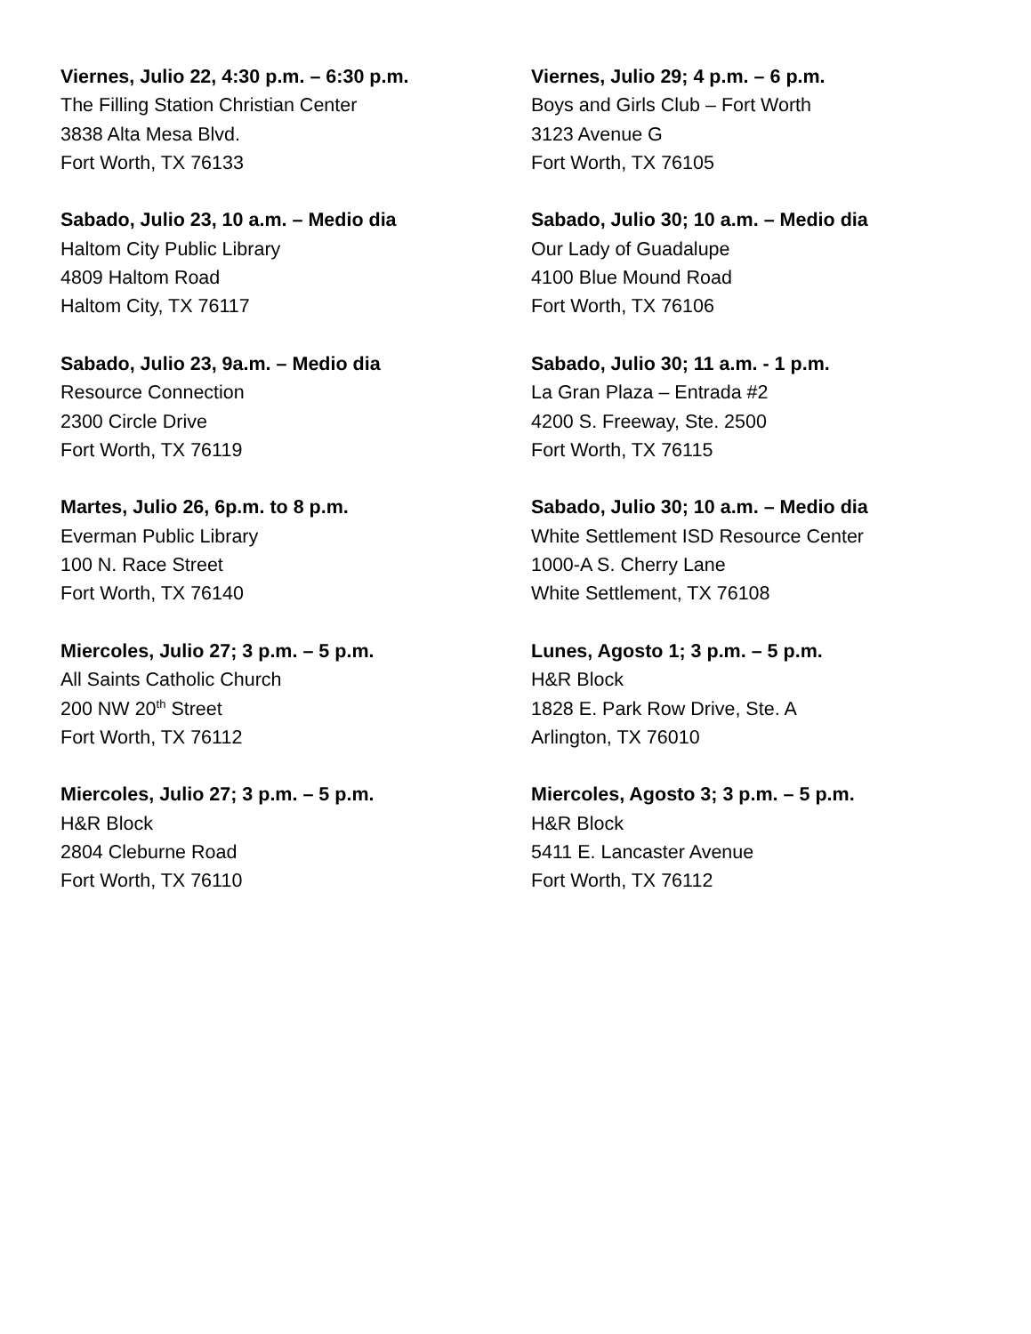Viernes, Julio 22, 4:30 p.m. – 6:30 p.m.
The Filling Station Christian Center
3838 Alta Mesa Blvd.
Fort Worth, TX 76133
Sabado, Julio 23, 10 a.m. – Medio dia
Haltom City Public Library
4809 Haltom Road
Haltom City, TX 76117
Sabado, Julio 23, 9a.m. – Medio dia
Resource Connection
2300 Circle Drive
Fort Worth, TX 76119
Martes, Julio 26, 6p.m. to 8 p.m.
Everman Public Library
100 N. Race Street
Fort Worth, TX 76140
Miercoles, Julio 27; 3 p.m. – 5 p.m.
All Saints Catholic Church
200 NW 20<sup>th</sup> Street
Fort Worth, TX 76112
Miercoles, Julio 27; 3 p.m. – 5 p.m.
H&R Block
2804 Cleburne Road
Fort Worth, TX 76110
Viernes, Julio 29; 4 p.m. – 6 p.m.
Boys and Girls Club – Fort Worth
3123 Avenue G
Fort Worth, TX 76105
Sabado, Julio 30; 10 a.m. – Medio dia
Our Lady of Guadalupe
4100 Blue Mound Road
Fort Worth, TX 76106
Sabado, Julio 30; 11 a.m. - 1 p.m.
La Gran Plaza – Entrada #2
4200 S. Freeway, Ste. 2500
Fort Worth, TX 76115
Sabado, Julio 30; 10 a.m. – Medio dia
White Settlement ISD Resource Center
1000-A S. Cherry Lane
White Settlement, TX 76108
Lunes, Agosto 1; 3 p.m. – 5 p.m.
H&R Block
1828 E. Park Row Drive, Ste. A
Arlington, TX 76010
Miercoles, Agosto 3; 3 p.m. – 5 p.m.
H&R Block
5411 E. Lancaster Avenue
Fort Worth, TX 76112